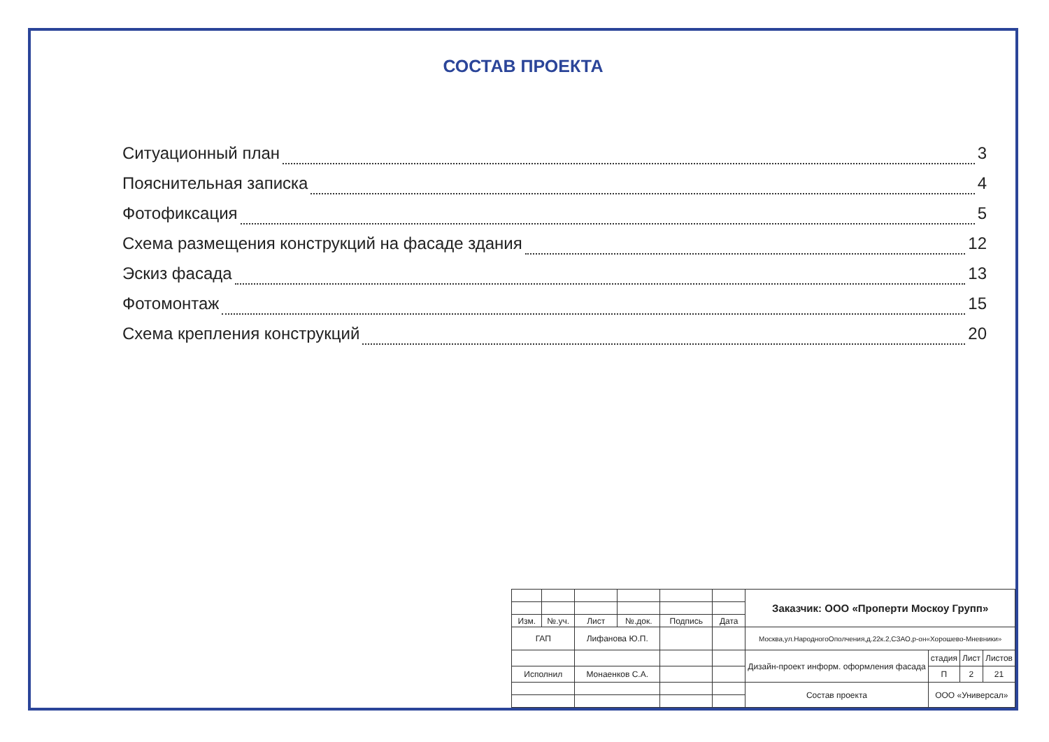СОСТАВ ПРОЕКТА
Ситуационный план 3
Пояснительная записка 4
Фотофиксация 5
Схема размещения конструкций на фасаде здания 12
Эскиз фасада 13
Фотомонтаж 15
Схема крепления конструкций 20
| | | | | | | Заказчик: ООО «Проперти Москоу Групп» | | | |
| Изм. | №.уч. | Лист | №.док. | Подпись | Дата | | | | |
| ГАП | | Лифанова Ю.П. | | | | Москва,ул.НародногоОполчения,д.22к.2,СЗАО,р-он«Хорошево-Мневники» | | | |
| | | | | | | Дизайн-проект информ. оформления фасада | стадия | Лист | Листов |
| Исполнил | | Монаенков С.А. | | | | | П | 2 | 21 |
| | | | | | | Состав проекта | ООО «Универсал» | | |